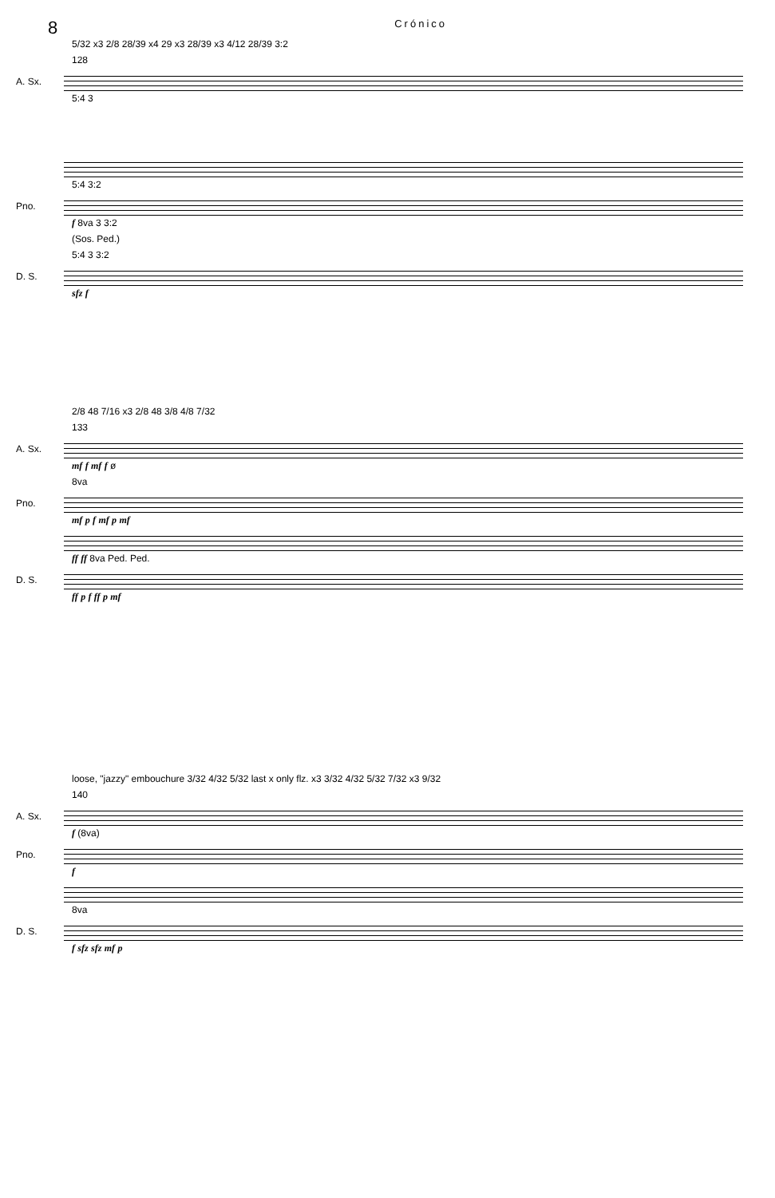8 Crónico
5/32 x3 2/8 28/39 x4 29 x3 28/39 x3 4/12 28/39 3:2
128
A. Sx.
5:4 3
5:4 3:2
Pno.
f 8va 3 3:2
(Sos. Ped.)
5:4 3 3:2
D. S.
sfz f
2/8 48 7/16 x3 2/8 48 3/8 4/8 7/32
133
A. Sx.
mf f mf f ø
8va
Pno.
mf p f mf p mf
ff ff 8va Ped. Ped.
D. S.
ff p f ff p mf
loose, "jazzy" embouchure 3/32 4/32 5/32 last x only flz. x3 3/32 4/32 5/32 7/32 x3 9/32
140
A. Sx.
f (8va)
Pno.
f
8va
D. S.
f sfz sfz mf p